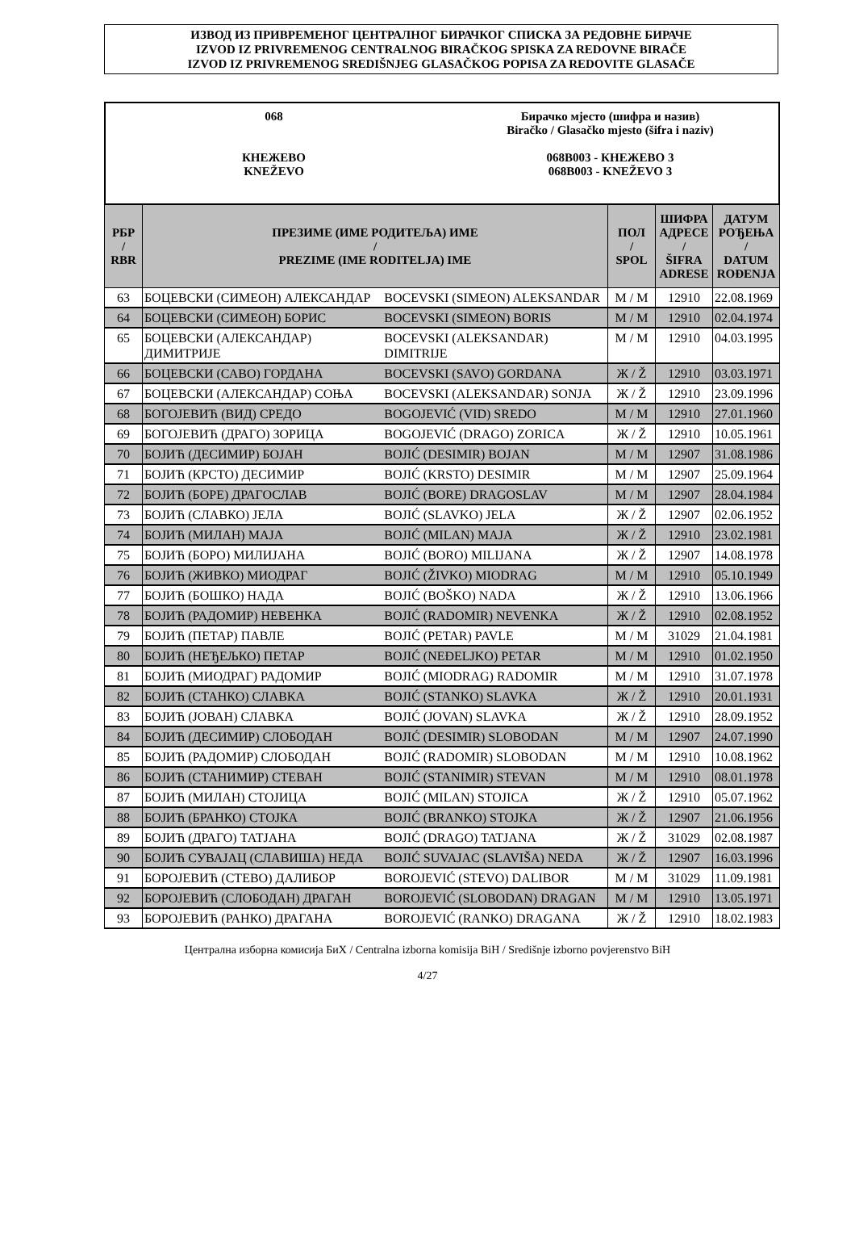ИЗВОД ИЗ ПРИВРЕМЕНОГ ЦЕНТРАЛНОГ БИРАЧКОГ СПИСКА ЗА РЕДОВНЕ БИРАЧЕ
IZVOD IZ PRIVREMENOG CENTRALNOG BIRAČKOG SPISKA ZA REDOVNE BIRAČE
IZVOD IZ PRIVREMENOG SREDIŠNJEG GLASAČKOG POPISA ZA REDOVITE GLASAČE
068
КНЕЖЕВО
KNEŽEVO
Бирачко мјесто (шифра и назив)
Biračko / Glasačko mjesto (šifra i naziv)
068B003 - КНЕЖЕВО 3
068B003 - KNEŽEVO 3
| РБР / RBR | ПРЕЗИМЕ (ИМЕ РОДИТЕЉА) ИМЕ / PREZIME (IME RODITELJA) IME | | ПОЛ / SPOL | ШИФРА АДРЕСЕ / ŠIFRA ADRESE | ДАТУМ РОЂЕЊА / DATUM ROĐENJA |
| --- | --- | --- | --- | --- | --- |
| 63 | БОЦЕВСКИ (СИМЕОН) АЛЕКСАНДАР | BOCEVSKI (SIMEON) ALEKSANDAR | М / M | 12910 | 22.08.1969 |
| 64 | БОЦЕВСКИ (СИМЕОН) БОРИС | BOCEVSKI (SIMEON) BORIS | М / M | 12910 | 02.04.1974 |
| 65 | БОЦЕВСКИ (АЛЕКСАНДАР) ДИМИТРИЈЕ | BOCEVSKI (ALEKSANDAR) DIMITRIJE | М / M | 12910 | 04.03.1995 |
| 66 | БОЦЕВСКИ (САВО) ГОРДАНА | BOCEVSKI (SAVO) GORDANA | Ж / Ž | 12910 | 03.03.1971 |
| 67 | БОЦЕВСКИ (АЛЕКСАНДАР) СОЊА | BOCEVSKI (ALEKSANDAR) SONJA | Ж / Ž | 12910 | 23.09.1996 |
| 68 | БОГОЈЕВИЋ (ВИД) СРЕДО | BOGOJEVIĆ (VID) SREDO | М / M | 12910 | 27.01.1960 |
| 69 | БОГОЈЕВИЋ (ДРАГО) ЗОРИЦА | BOGOJEVIĆ (DRAGO) ZORICA | Ж / Ž | 12910 | 10.05.1961 |
| 70 | БОЈИЋ (ДЕСИМИР) БОЈАН | BOJIĆ (DESIMIR) BOJAN | М / M | 12907 | 31.08.1986 |
| 71 | БОЈИЋ (КРСТО) ДЕСИМИР | BOJIĆ (KRSTO) DESIMIR | М / M | 12907 | 25.09.1964 |
| 72 | БОЈИЋ (БОРЕ) ДРАГОСЛАВ | BOJIĆ (BORE) DRAGOSLAV | М / M | 12907 | 28.04.1984 |
| 73 | БОЈИЋ (СЛАВКО) ЈЕЛА | BOJIĆ (SLAVKO) JELA | Ж / Ž | 12907 | 02.06.1952 |
| 74 | БОЈИЋ (МИЛАН) МАЈА | BOJIĆ (MILAN) MAJA | Ж / Ž | 12910 | 23.02.1981 |
| 75 | БОЈИЋ (БОРО) МИЛИЈАНА | BOJIĆ (BORO) MILIJANA | Ж / Ž | 12907 | 14.08.1978 |
| 76 | БОЈИЋ (ЖИВКО) МИОДРАГ | BOJIĆ (ŽIVKO) MIODRAG | М / M | 12910 | 05.10.1949 |
| 77 | БОЈИЋ (БОШКО) НАДА | BOJIĆ (BOŠKO) NADA | Ж / Ž | 12910 | 13.06.1966 |
| 78 | БОЈИЋ (РАДОМИР) НЕВЕНКА | BOJIĆ (RADOMIR) NEVENKA | Ж / Ž | 12910 | 02.08.1952 |
| 79 | БОЈИЋ (ПЕТАР) ПАВЛЕ | BOJIĆ (PETAR) PAVLE | М / M | 31029 | 21.04.1981 |
| 80 | БОЈИЋ (НЕЂЕЉКО) ПЕТАР | BOJIĆ (NEĐELJKO) PETAR | М / M | 12910 | 01.02.1950 |
| 81 | БОЈИЋ (МИОДРАГ) РАДОМИР | BOJIĆ (MIODRAG) RADOMIR | М / M | 12910 | 31.07.1978 |
| 82 | БОЈИЋ (СТАНКО) СЛАВКА | BOJIĆ (STANKO) SLAVKA | Ж / Ž | 12910 | 20.01.1931 |
| 83 | БОЈИЋ (ЈОВАН) СЛАВКА | BOJIĆ (JOVAN) SLAVKA | Ж / Ž | 12910 | 28.09.1952 |
| 84 | БОЈИЋ (ДЕСИМИР) СЛОБОДАН | BOJIĆ (DESIMIR) SLOBODAN | М / M | 12907 | 24.07.1990 |
| 85 | БОЈИЋ (РАДОМИР) СЛОБОДАН | BOJIĆ (RADOMIR) SLOBODAN | М / M | 12910 | 10.08.1962 |
| 86 | БОЈИЋ (СТАНИМИР) СТЕВАН | BOJIĆ (STANIMIR) STEVAN | М / M | 12910 | 08.01.1978 |
| 87 | БОЈИЋ (МИЛАН) СТОЈИЦА | BOJIĆ (MILAN) STOJICA | Ж / Ž | 12910 | 05.07.1962 |
| 88 | БОЈИЋ (БРАНКО) СТОЈКА | BOJIĆ (BRANKO) STOJKA | Ж / Ž | 12907 | 21.06.1956 |
| 89 | БОЈИЋ (ДРАГО) ТАТЈАНА | BOJIĆ (DRAGO) TATJANA | Ж / Ž | 31029 | 02.08.1987 |
| 90 | БОЈИЋ СУВАЈАЦ (СЛАВИША) НЕДА | BOJIĆ SUVAJAC (SLAVIŠA) NEDA | Ж / Ž | 12907 | 16.03.1996 |
| 91 | БОРОЈЕВИЋ (СТЕВО) ДАЛИБОР | BOROJEVIĆ (STEVO) DALIBOR | М / M | 31029 | 11.09.1981 |
| 92 | БОРОЈЕВИЋ (СЛОБОДАН) ДРАГАН | BOROJEVIĆ (SLOBODAN) DRAGAN | М / M | 12910 | 13.05.1971 |
| 93 | БОРОЈЕВИЋ (РАНКО) ДРАГАНА | BOROJEVIĆ (RANKO) DRAGANA | Ж / Ž | 12910 | 18.02.1983 |
Централна изборна комисија БиХ / Centralna izborna komisija BiH / Središnje izborno povjerenstvo BiH
4/27